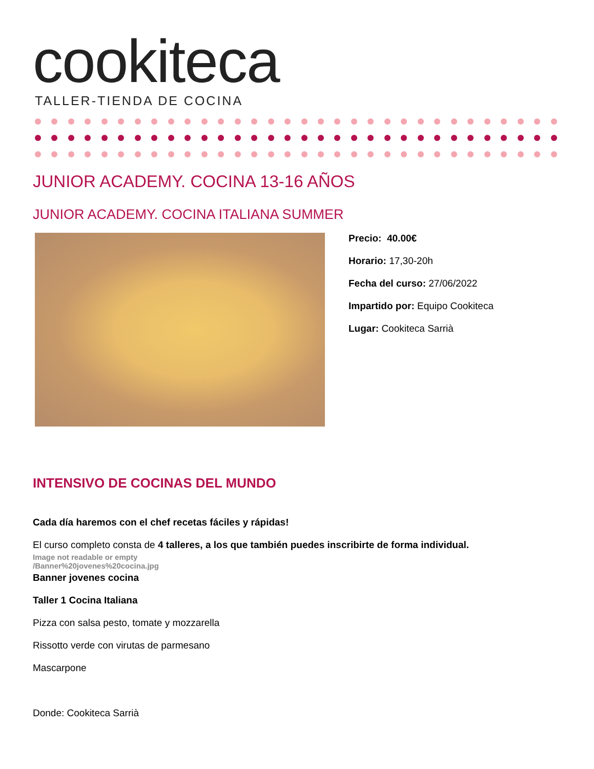cookiteca
TALLER-TIENDA DE COCINA
JUNIOR ACADEMY. COCINA 13-16 AÑOS
JUNIOR ACADEMY. COCINA ITALIANA SUMMER
Precio: 40.00€
Horario: 17,30-20h
Fecha del curso: 27/06/2022
Impartido por: Equipo Cookiteca
Lugar: Cookiteca Sarrià
INTENSIVO DE COCINAS DEL MUNDO
Cada día haremos con el chef recetas fáciles y rápidas!
El curso completo consta de 4 talleres, a los que también puedes inscribirte de forma individual.
Image not readable or empty
/Banner%20jovenes%20cocina.jpg
Banner jovenes cocina
Taller 1 Cocina Italiana
Pizza con salsa pesto, tomate y mozzarella
Rissotto verde con virutas de parmesano
Mascarpone
Donde: Cookiteca Sarrià